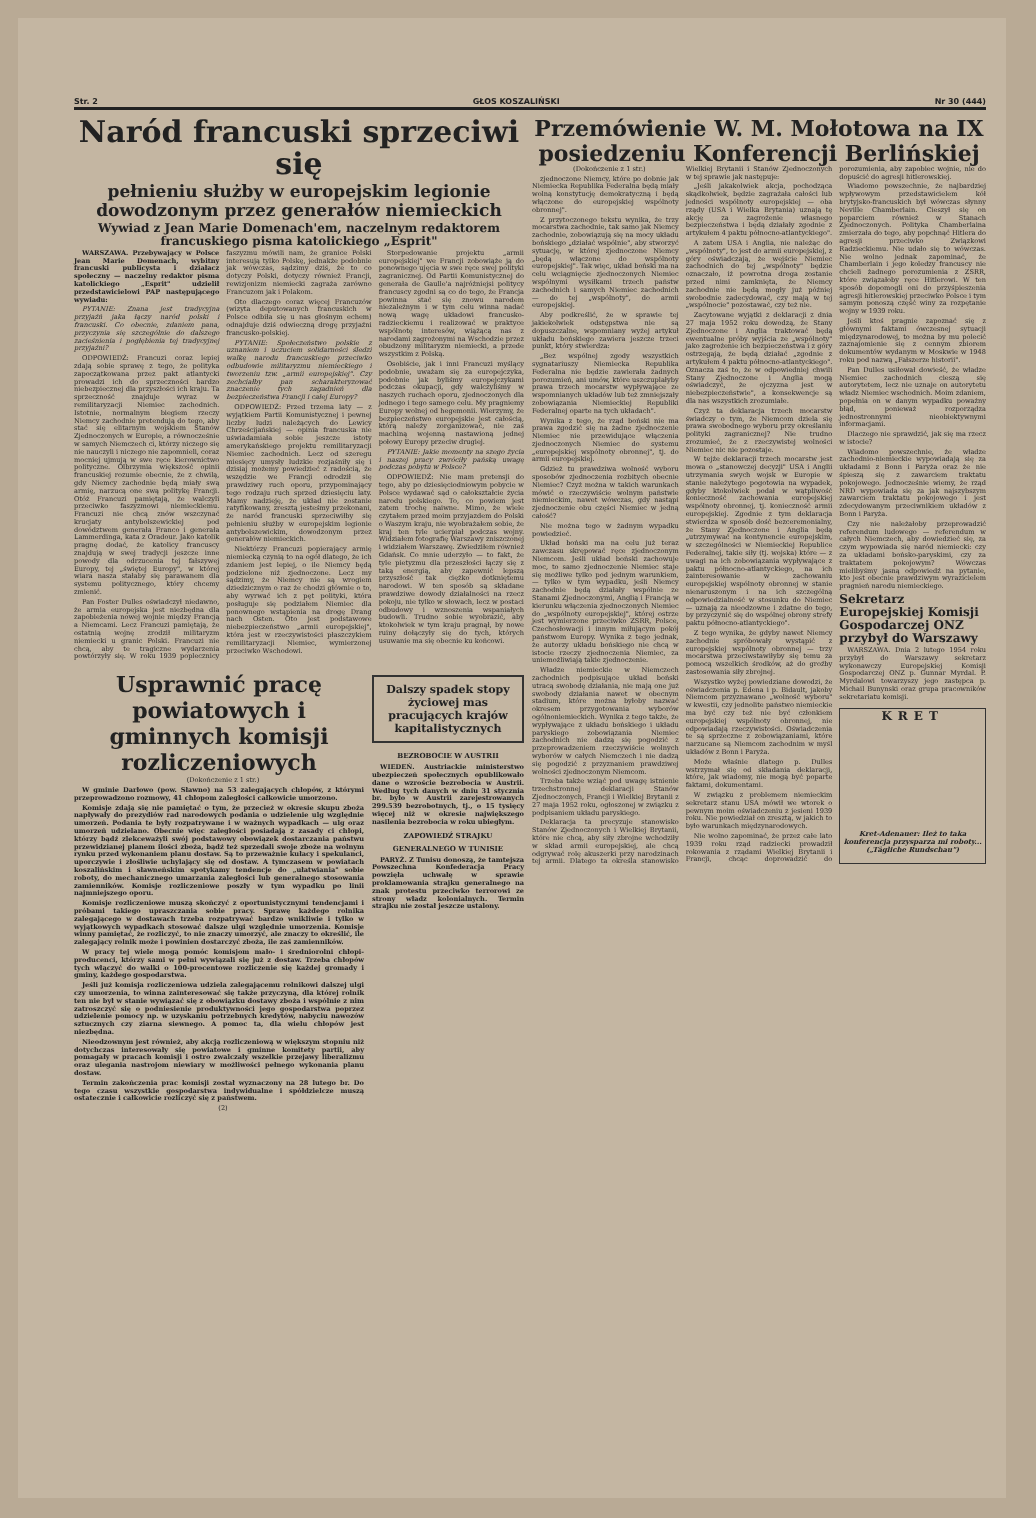Str. 2 GŁOS KOSZALIŃSKI Nr 30 (444)
Naród francuski sprzeciwi się
pełnieniu służby w europejskim legionie dowodzonym przez generałów niemieckich
Wywiad z Jean Marie Domenach'em, naczelnym redaktorem francuskiego pisma katolickiego „Esprit"
WARSZAWA. Przebywający w Polsce Jean Marie Domenach, wybitny francuski publicysta i działacz społeczny — naczelny redaktor pisma katolickiego „Esprit" udzielił przedstawicielowi PAP następującego wywiadu:
PYTANIE: Znana jest tradycyjna przyjaźń jaka łączy naród polski i francuski. Co obecnie, zdaniem pana, przyczynia się szczególnie do dalszego zacieśnienia i pogłębienia tej tradycyjnej przyjaźni?
ODPOWIEDŹ: Francuzi coraz lepiej zdają sobie sprawę z tego, że polityka zapoczątkowana przez pakt atlantycki prowadzi ich do sprzeczności bardzo niebezpiecznej dla przyszłości ich kraju. Ta sprzeczność znajduje wyraz w remilitaryzacji Niemiec zachodnich. Istotnie, normalnym biegiem rzeczy Niemcy zachodnie pretendują do tego, aby stać się elitarnym wojskiem Stanów Zjednoczonych w Europie, a równocześnie w samych Niemczech ci, którzy niczego się nie nauczyli i niczego nie zapomnieli, coraz mocniej ujmują w swe ręce kierownictwo polityczne. Olbrzymia większość opinii francuskiej rozumie obecnie, że z chwilą, gdy Niemcy zachodnie będą miały swą armię, narzucą one swą politykę Francji. Otóż Francuzi pamiętają, że walczyli przeciwko faszyzmowi niemieckiemu. Francuzi nie chcą znów wszczynać krucjaty antybolszewickiej pod dowództwem generała Franco i generała Lammerdinga, kata z Oradour. Jako katolik pragnę dodać, że katolicy francuscy znajdują w swej tradycji jeszcze inne powody dla odrzucenia tej fałszywej Europy, tej „świętej Europy", w której wiara nasza stałaby się parawanem dla systemu politycznego, który chcemy zmienić.
Pan Foster Dulles oświadczył niedawno, że armia europejska jest niezbędna dla zapobieżenia nowej wojnie między Francją a Niemcami. Lecz Francuzi pamiętają, że ostatnią wojnę zrodził militaryzm niemiecki u granic Polski. Francuzi nie chcą, aby te tragiczne wydarzenia powtórzyły się. W roku 1939 poplecznicy faszyzmu mówili nam, że granice Polski interesują tylko Polskę, jednakże podobnie jak wówczas, sądzimy dziś, że to co dotyczy Polski, dotyczy również Francji, rewizjonizm niemiecki zagraża zarówno Francuzom jak i Polakom.
Oto dlaczego coraz więcej Francuzów (wizyta deputowanych francuskich w Polsce odbiła się u nas głośnym echem) odnajduje dziś odwieczną drogę przyjaźni francusko-polskiej.
PYTANIE: Społeczeństwo polskie z uznaniem i uczuciem solidarności śledzi walkę narodu francuskiego przeciwko odbudowie militaryzmu niemieckiego i tworzeniu tzw. „armii europejskiej". Czy zechciałby pan scharakteryzować znaczenie tych zagadnień dla bezpieczeństwa Francji i całej Europy?
ODPOWIEDŹ: Przed trzema laty — z wyjątkiem Partii Komunistycznej i pewnej liczby ludzi należących do Lewicy Chrześcijańskiej — opinia francuska nie uświadamiała sobie jeszcze istoty amerykańskiego projektu remilitaryzacji Niemiec zachodnich. Lecz od szeregu miesięcy umysły ludzkie rozjaśniły się i dzisiaj możemy powiedzieć z radością, że wszędzie we Francji odrodził się prawdziwy ruch oporu, przypominający tego rodzaju ruch sprzed dziesięciu laty. Mamy nadzieję, że układ nie zostanie ratyfikowany, zresztą jesteśmy przekonani, że naród francuski sprzeciwiłby się pełnieniu służby w europejskim legionie antybolszewickim, dowodzonym przez generałów niemieckich.
Niektórzy Francuzi popierający armię niemiecką czynią to na ogół dlatego, że ich zdaniem jest lepiej, o ile Niemcy będą podzielone niż zjednoczone. Lecz my sądzimy, że Niemcy nie są wrogiem dziedzicznym o raz że chodzi głównie o to, aby wyrwać ich z pęt polityki, która posługuje się podziałem Niemiec dla ponownego wstąpienia na drogę Drang nach Osten. Oto jest podstawowe niebezpieczeństwo „armii europejskiej", która jest w rzeczywistości płaszczykiem remilitaryzacji Niemiec, wymierzonej przeciwko Wschodowi.
Storpedowanie projektu „armii europejskiej" we Francji zobowiąże ją do ponownego ujęcia w swe ręce swej polityki zagranicznej. Od Partii Komunistycznej do generała de Gaulle'a najróżniejsi politycy francuscy zgodni są co do tego, że Francja powinna stać się znowu narodem niezależnym i w tym celu winna nadać nową wagę układowi francusko-radzieckiemu i realizować w praktyce wspólnotę interesów, wiążącą nas z narodami zagrożonymi na Wschodzie przez obudzony militaryzm niemiecki, a przede wszystkim z Polską.
Osobiście, jak i inni Francuzi myślący podobnie, uważam się za europejczyka, podobnie jak byliśmy europejczykami podczas okupacji, gdy walczyliśmy w naszych ruchach oporu, zjednoczonych dla jednego i tego samego celu. My pragniemy Europy wolnej od hegemonii. Wierzymy, że bezpieczeństwo europejskie jest całością, którą należy zorganizować, nie zaś machiną wojenną nastawioną jednej połowy Europy przeciw drugiej.
PYTANIE: Jakie momenty na szego życia i naszej pracy zwróciły pańską uwagę podczas pobytu w Polsce?
ODPOWIEDŹ: Nie mam pretensji do tego, aby po dziesięciodniowym pobycie w Polsce wydawać sąd o całokształcie życia narodu polskiego. To, co powiem jest zatem trochę naiwne. Mimo, że wiele czytałem przed moim przyjazdem do Polski o Waszym kraju, nie wyobrażałem sobie, że kraj ten tyle ucierpiał podczas wojny. Widziałem fotografię Warszawy zniszczonej i widziałem Warszawę. Zwiedziłem również Gdańsk. Co mnie uderzyło — to fakt, że tyle pietyzmu dla przeszłości łączy się z taką energią, aby zapewnić lepszą przyszłość tak ciężko dotkniętemu narodowi. W ten sposób są składane prawdziwe dowody działalności na rzecz pokoju, nie tylko w słowach, lecz w postaci odbudowy i wznoszenia wspaniałych budowli. Trudno sobie wyobrazić, aby ktokolwiek w tym kraju pragnął, by nowe ruiny dołączyły się do tych, których usuwanie ma się obecnie ku końcowi.
Usprawnić pracę powiatowych i gminnych komisji rozliczeniowych
(Dokończenie z 1 str.)
W gminie Darłowo (pow. Sławno) na 53 zalegających chłopów, z którymi przeprowadzono rozmowy, 41 chłopom zaległości całkowicie umorzono.
Komisje zdają się nie pamiętać o tym, że przecież w okresie skupu zboża napływały do prezydiów rad narodowych podania o udzielenie ulg względnie umorzeń. Podania te były rozpatrywane i w ważnych wypadkach — ulg oraz umorzeń udzielano. Obecnie więc zaległości posiadają z zasady ci chłopi, którzy bądź zlekceważyli swój podstawowy obowiązek dostarczania państwu przewidzianej planem ilości zboża, bądź też sprzedali swoje zboże na wolnym rynku przed wykonaniem planu dostaw. Są to przeważnie kułacy i spekulanci, uporczywie i złośliwie uchylający się od dostaw. A tymczasem w powiatach koszalińskim i sławneńskim spotykamy tendencje do „ułatwiania" sobie roboty, do mechanicznego umarzania zaległości lub generalnego stosowania zamienników. Komisje rozliczeniowe poszły w tym wypadku po linii najmniejszego oporu.
Komisje rozliczeniowe muszą skończyć z oportunistycznymi tendencjami i próbami takiego upraszczania sobie pracy. Sprawę każdego rolnika zalegającego w dostawach trzeba rozpatrywać bardzo wnikliwie i tylko w wyjątkowych wypadkach stosować dalsze ulgi względnie umorzenia. Komisje winny pamiętać, że rozliczyć, to nie znaczy umorzyć, ale znaczy to określić, ile zalegający rolnik może i powinien dostarczyć zboża, ile zaś zamienników.
W pracy tej wiele mogą pomóc komisjom mało- i średniorolni chłopi-producenci, którzy sami w pełni wywiązali się już z dostaw. Trzeba chłopów tych włączyć do walki o 100-procentowe rozliczenie się każdej gromady i gminy, każdego gospodarstwa.
Jeśli już komisja rozliczeniowa udziela zalegającemu rolnikowi dalszej ulgi czy umorzenia, to winna zainteresować się także przyczyną, dla której rolnik ten nie był w stanie wywiązać się z obowiązku dostawy zboża i wspólnie z nim zatroszczyć się o podniesienie produktywności jego gospodarstwa poprzez udzielenie pomocy np. w uzyskaniu potrzebnych kredytów, nabyciu nawozów sztucznych czy ziarna siewnego. A pomoc ta, dla wielu chłopów jest niezbędna.
Nieodzownym jest również, aby akcją rozliczeniową w większym stopniu niż dotychczas interesowały się powiatowe i gminne komitety partii, aby pomagały w pracach komisji i ostro zwalczały wszelkie przejawy liberalizmu oraz ulegania nastrojom niewiary w możliwości pełnego wykonania planu dostaw.
Termin zakończenia prac komisji został wyznaczony na 28 lutego br. Do tego czasu wszystkie gospodarstwa indywidualne i spółdzielcze muszą ostatecznie i całkowicie rozliczyć się z państwem.
(2)
Dalszy spadek stopy życiowej mas pracujących krajów kapitalistycznych
BEZROBOCIE W AUSTRII
WIEDEŃ. Austriackie ministerstwo ubezpieczeń społecznych opublikowało dane o wzroście bezrobocia w Austrii. Według tych danych w dniu 31 stycznia br. było w Austrii zarejestrowanych 299.539 bezrobotnych, tj., o 15 tysięcy więcej niż w okresie największego nasilenia bezrobocia w roku ubiegłym.
ZAPOWIEDŹ STRAJKU GENERALNEGO W TUNISIE
PARYŻ. Z Tunisu donoszą, że tamtejsza Powszechna Konfederacja Pracy powzięła uchwałę w sprawie proklamowania strajku generalnego na znak protestu przeciwko terrorowi ze strony władz kolonialnych. Termin strajku nie został jeszcze ustalony.
Przemówienie W. M. Mołotowa na IX posiedzeniu Konferencji Berlińskiej
(Dokończenie z 1 str.)
zjednoczone Niemcy, które po dobnie jak Niemiecka Republika Federalna będą miały wolną konstytucję demokratyczną i będą włączone do europejskiej wspólnoty obronnej".
Z przytoczonego tekstu wynika, że trzy mocarstwa zachodnie, tak samo jak Niemcy zachodnie, zobowiązują się na mocy układu bońskiego „działać wspólnie", aby stworzyć sytuację, w której zjednoczone Niemcy „będą włączone do wspólnoty europejskiej". Tak więc, układ boński ma na celu wciągnięcie zjednoczonych Niemiec wspólnymi wysiłkami trzech państw zachodnich i samych Niemiec zachodnich — do tej „wspólnoty", do armii europejskiej.
Aby podkreślić, że w sprawie tej jakiekolwiek odstępstwa nie są dopuszczalne, wspomniany wyżej artykuł układu bońskiego zawiera jeszcze trzeci punkt, który stwierdza:
„Bez wspólnej zgody wszystkich sygnatariuszy Niemiecka Republika Federalna nie będzie zawierała żadnych porozumień, ani umów, które uszczuplałyby prawa trzech mocarstw wypływające ze wspomnianych układów lub też zmniejszały zobowiązania Niemieckiej Republiki Federalnej oparte na tych układach".
Wynika z tego, że rząd boński nie ma prawa zgodzić się na żadne zjednoczenie Niemiec nie przewidujące włączenia zjednoczonych Niemiec do systemu „europejskiej wspólnoty obronnej", tj. do armii europejskiej.
Gdzież tu prawdziwa wolność wyboru sposobów zjednoczenia rozbitych obecnie Niemiec? Czyż można w takich warunkach mówić o rzeczywiście wolnym państwie niemieckim, nawet wówczas, gdy nastąpi zjednoczenie obu części Niemiec w jedną całość?
Nie można tego w żadnym wypadku powiedzieć.
Układ boński ma na celu już teraz zawczasu skrępować ręce zjednoczonym Niemcom. Jeśli układ boński zachowuje moc, to samo zjednoczenie Niemiec staje się możliwe tylko pod jednym warunkiem, — tylko w tym wypadku, jeśli Niemcy zachodnie będą działały wspólnie ze Stanami Zjednoczonymi, Anglią i Francją w kierunku włączenia zjednoczonych Niemiec do „wspólnoty europejskiej", której ostrze jest wymierzone przeciwko ZSRR, Polsce, Czechosłowacji i innym miłującym pokój państwom Europy. Wynika z tego jednak, że autorzy układu bońskiego nie chcą w istocie rzeczy zjednoczenia Niemiec, za uniemożliwiają takie zjednoczenie.
Władze niemieckie w Niemczech zachodnich podpisujące układ boński utracą swobodę działania, nie mają one już swobody działania nawet w obecnym stadium, które można byłoby nazwać okresem przygotowania wyborów ogólnoniemieckich. Wynika z tego także, że wypływające z układu bońskiego i układu paryskiego zobowiązania Niemiec zachodnich nie dadzą się pogodzić z przeprowadzeniem rzeczywiście wolnych wyborów w całych Niemczech i nie dadzą się pogodzić z przyznaniem prawdziwej wolności zjednoczonym Niemcom.
Trzeba także wziąć pod uwagę istnienie trzechstronnej deklaracji Stanów Zjednoczonych, Francji i Wielkiej Brytanii z 27 maja 1952 roku, ogłoszonej w związku z podpisaniem układu paryskiego.
Deklaracja ta precyzuje stanowisko Stanów Zjednoczonych i Wielkiej Brytanii, które nie chcą, aby siły zbrojne wchodziły w skład armii europejskiej, ale chcą odgrywać rolę akuszerki przy narodzinach tej armii. Dlatego ta określa stanowisko Wielkiej Brytanii i Stanów Zjednoczonych w tej sprawie jak następuje:
„Jeśli jakakolwiek akcja, pochodząca skądkolwiek, będzie zagrażała całości lub jedności wspólnoty europejskiej — oba rządy (USA i Wielka Brytania) uznają tę akcję za zagrożenie własnego bezpieczeństwa i będą działały zgodnie z artykułem 4 paktu północno-atlantyckiego".
A zatem USA i Anglia, nie należąc do „wspólnoty", to jest do armii europejskiej, z góry oświadczają, że wejście Niemiec zachodnich do tej „wspólnoty" będzie oznaczało, iż powrotna droga zostanie przed nimi zamknięta, że Niemcy zachodnie nie będą mogły już później swobodnie zadecydować, czy mają w tej „wspólnocie" pozostawać, czy też nie.
Zacytowane wyjątki z deklaracji z dnia 27 maja 1952 roku dowodzą, że Stany Zjednoczone i Anglia traktować będą ewentualne próby wyjścia ze „wspólnoty" jako zagrożenie ich bezpieczeństwa i z góry ostrzegają, że będą działać „zgodnie z artykułem 4 paktu północno-atlantyckiego". Oznacza zaś to, że w odpowiedniej chwili Stany Zjednoczone i Anglia mogą oświadczyć, że ojczyzna jest w niebezpieczeństwie", a konsekwencje są dla nas wszystkich zrozumiałe.
Czyż ta deklaracja trzech mocarstw świadczy o tym, że Niemcom dziela się prawa swobodnego wyboru przy określaniu polityki zagranicznej? Nie trudno zrozumieć, że z rzeczywistej wolności Niemiec nic nie pozostaje.
W tejże deklaracji trzech mocarstw jest mowa o „stanowczej decyzji" USA i Anglii utrzymania swych wojsk w Europie w stanie należytego pogotowia na wypadek, gdyby ktokolwiek podał w wątpliwość konieczność zachowania europejskiej wspólnoty obronnej, tj. konieczność armii europejskiej. Zgodnie z tym deklaracja stwierdza w sposób dość bezceremonialny, że Stany Zjednoczone i Anglia będą „utrzymywać na kontynencie europejskim, w szczególności w Niemieckiej Republice Federalnej, takie siły (tj. wojska) które — z uwagi na ich zobowiązania wypływające z paktu północno-atlantyckiego, na ich zainteresowanie w zachowaniu europejskiej wspólnoty obronnej w stanie nienaruszonym i na ich szczególną odpowiedzialność w stosunku do Niemiec — uznają za nieodzowne i zdatne do tego, by przyczynić się do wspólnej obrony strefy paktu północno-atlantyckiego".
Z tego wynika, że gdyby nawet Niemcy zachodnie spróbowały wystąpić z europejskiej wspólnoty obronnej — trzy mocarstwa przeciwstawiłyby się temu za pomocą wszelkich środków, aż do groźby zastosowania siły zbrojnej.
Wszystko wyżej powiedziane dowodzi, że oświadczenia p. Edena i p. Bidault, jakoby Niemcom przyznawano „wolność wyboru" w kwestii, czy jednolite państwo niemieckie ma być czy też nie być członkiem europejskiej wspólnoty obronnej, nie odpowiadają rzeczywistości. Oświadczenia te są sprzeczne z zobowiązaniami, które narzucane są Niemcom zachodnim w myśl układów z Bonn i Paryża.
Może właśnie dlatego p. Dulles wstrzymał się od składania deklaracji, które, jak wiadomy, nie mogą być poparte faktami, dokumentami.
W związku z problemem niemieckim sekretarz stanu USA mówił we wtorek o pewnym moim oświadczeniu z jesieni 1939 roku. Nie powiedział on zresztą, w jakich to było warunkach międzynarodowych.
Nie wolno zapominać, że przez całe lato 1939 roku rząd radziecki prowadził rokowania z rządami Wielkiej Brytanii i Francji, chcąc doprowadzić do porozumienia, aby zapobiec wojnie, nie do dopuścić do agresji hitlerowskiej.
Wiadomo powszechnie, że najbardziej wpływowym przedstawicielem kół brytyjsko-francuskich był wówczas słynny Neville Chamberlain. Cieszył się on poparciem również w Stanach Zjednoczonych. Polityka Chamberlaina zmierzała do tego, aby popchnąć Hitlera do agresji przeciwko Związkowi Radzieckiemu. Nie udało się to wówczas. Nie wolno jednak zapominać, że Chamberlain i jego koledzy francuscy nie chcieli żadnego porozumienia z ZSRR, które związałoby ręce Hitlerowi. W ten sposób dopomogli oni do przyśpieszenia agresji hitlerowskiej przeciwko Polsce i tym samym ponoszą część winy za rozpętanie wojny w 1939 roku.
Jeśli ktoś pragnie zapoznać się z głównymi faktami ówczesnej sytuacji międzynarodowej, to można by mu polecić zaznajomienie się z cennym zbiorem dokumentów wydanym w Moskwie w 1948 roku pod nazwą „Fałszerze historii".
Pan Dulles usiłował dowieść, że władze Niemiec zachodnich cieszą się autorytetem, lecz nie uznaje on autorytetu władz Niemiec wschodnich. Moim zdaniem, popełnia on w danym wypadku poważny błąd, ponieważ rozporządza jednostronnymi nieobiektywnymi informacjami.
Dlaczego nie sprawdzić, jak się ma rzecz w istocie?
Wiadomo powszechnie, że władze zachodnio-niemieckie wypowiadają się za układami z Bonn i Paryża oraz że nie śpieszą się z zawarciem traktatu pokojowego. Jednocześnie wiemy, że rząd NRD wypowiada się za jak najszybszym zawarciem traktatu pokojowego i jest zdecydowanym przeciwnikiem układów z Bonn i Paryża.
Czy nie należałoby przeprowadzić referendum ludowego — referendum w całych Niemczech, aby dowiedzieć się, za czym wypowiada się naród niemiecki: czy za układami bońsko-paryskimi, czy za traktatem pokojowym? Wówczas mielibyśmy jasną odpowiedź na pytanie, kto jest obecnie prawdziwym wyrazicielem pragnień narodu niemieckiego.
Sekretarz Europejskiej Komisji Gospodarczej ONZ przybył do Warszawy
WARSZAWA. Dnia 2 lutego 1954 roku przybył do Warszawy sekretarz wykonawczy Europejskiej Komisji Gospodarczej ONZ p. Gunnar Myrdal. P. Myrdalowi towarzyszy jego zastępca p. Michail Bunynski oraz grupa pracowników sekretariatu komisji.
KRET
Kret-Adenauer: Ileż to taka konferencja przysparza mi roboty... („Tägliche Rundschau")